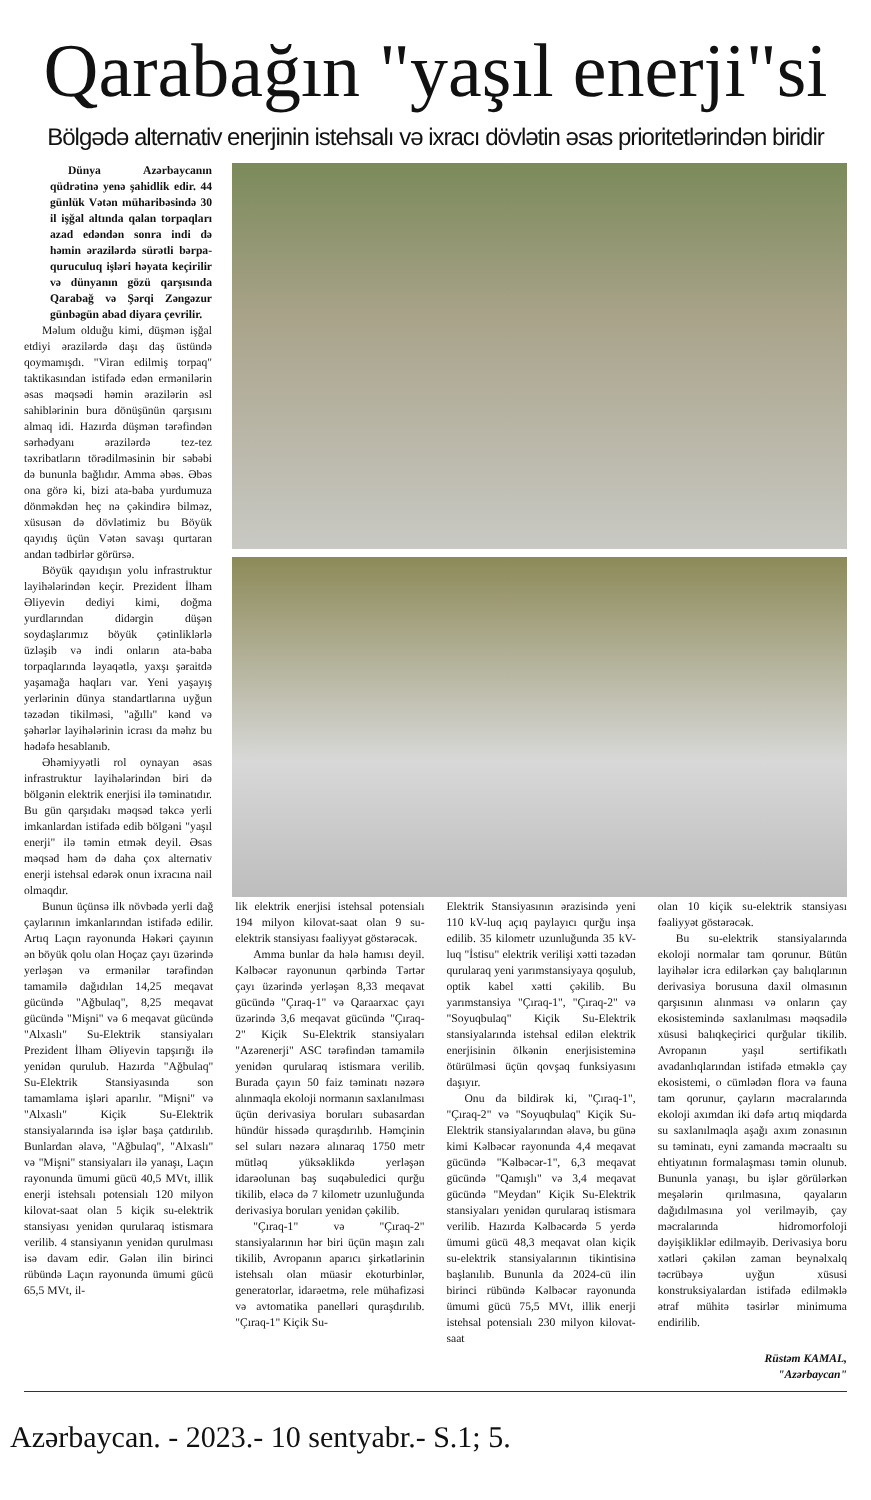Qarabağın "yaşıl enerji"si
Bölgədə alternativ enerjinin istehsalı və ixracı dövlətin əsas prioritetlərindən biridir
Dünya Azərbaycanın qüdrətinə yenə şahidlik edir. 44 günlük Vətən müharibəsində 30 il işğal altında qalan torpaqları azad edəndən sonra indi də həmin ərazilərdə sürətli bərpa-quruculuq işləri həyata keçirilir və dünyanın gözü qarşısında Qarabağ və Şərqi Zəngəzur günbəgün abad diyara çevrilir.
Məlum olduğu kimi, düşmən işğal etdiyi ərazilərdə daşı daş üstündə qoymamışdı. "Viran edilmiş torpaq" taktikasından istifadə edən ermənilərin əsas məqsədi həmin ərazilərin əsl sahiblərinin bura dönüşünün qarşısını almaq idi. Hazırda düşmən tərəfindən sərhədyanı ərazilərdə tez-tez təxribatların törədilməsinin bir səbəbi də bununla bağlıdır. Amma əbəs. Əbəs ona görə ki, bizi ata-baba yurdumuza dönməkdən heç nə çəkindirə bilməz, xüsusən də dövlətimiz bu Böyük qayıdış üçün Vətən savaşı qurtaran andan tədbirlər görürsə.
Böyük qayıdışın yolu infrastruktur layihələrindən keçir. Prezident İlham Əliyevin dediyi kimi, doğma yurdlarından didərgin düşən soydaşlarımız böyük çətinliklərlə üzləşib və indi onların ata-baba torpaqlarında ləyaqətlə, yaxşı şəraitdə yaşamağa haqları var. Yeni yaşayış yerlərinin dünya standartlarına uyğun təzədən tikilməsi, "ağıllı" kənd və şəhərlər layihələrinin icrası da məhz bu hədəfə hesablanıb.
Əhəmiyyətli rol oynayan əsas infrastruktur layihələrindən biri də bölgənin elektrik enerjisi ilə təminatıdır. Bu gün qarşıdakı məqsəd təkcə yerli imkanlardan istifadə edib bölgəni "yaşıl enerji" ilə təmin etmək deyil. Əsas məqsəd həm də daha çox alternativ enerji istehsal edərək onun ixracına nail olmaqdır.
Bunun üçünsə ilk növbədə yerli dağ çaylarının imkanlarından istifadə edilir. Artıq Laçın rayonunda Həkəri çayının ən böyük qolu olan Hoçaz çayı üzərində yerləşən və ermənilər tərəfindən tamamilə dağıdılan 14,25 meqavat gücündə "Ağbulaq", 8,25 meqavat gücündə "Mişni" və 6 meqavat gücündə "Alxaslı" Su-Elektrik stansiyaları Prezident İlham Əliyevin tapşırığı ilə yenidən qurulub. Hazırda "Ağbulaq" Su-Elektrik Stansiyasında son tamamlama işləri aparılır. "Mişni" və "Alxaslı" Kiçik Su-Elektrik stansiyalarında isə işlər başa çatdırılıb. Bunlardan əlavə, "Ağbulaq", "Alxaslı" və "Mişni" stansiyaları ilə yanaşı, Laçın rayonunda ümumi gücü 40,5 MVt, illik enerji istehsalı potensialı 120 milyon kilovat-saat olan 5 kiçik su-elektrik stansiyası yenidən qurularaq istismara verilib. 4 stansiyanın yenidən qurulması isə davam edir. Gələn ilin birinci rübündə Laçın rayonunda ümumi gücü 65,5 MVt, il-
lik elektrik enerjisi istehsal potensialı 194 milyon kilovat-saat olan 9 su-elektrik stansiyası fəaliyyət göstərəcək.
Amma bunlar da hələ hamısı deyil. Kəlbəcər rayonunun qərbində Tərtər çayı üzərində yerləşən 8,33 meqavat gücündə "Çıraq-1" və Qaraarxac çayı üzərində 3,6 meqavat gücündə "Çıraq-2" Kiçik Su-Elektrik stansiyaları "Azərenerji" ASC tərəfindən tamamilə yenidən qurularaq istismara verilib. Burada çayın 50 faiz təminatı nəzərə alınmaqla ekoloji normanın saxlanılması üçün derivasiya boruları subasardan hündür hissədə quraşdırılıb. Həmçinin sel suları nəzərə alınaraq 1750 metr mütləq yüksəklikdə yerləşən idarəolunan baş suqəbuledici qurğu tikilib, eləcə də 7 kilometr uzunluğunda derivasiya boruları yenidən çəkilib.
"Çıraq-1" və "Çıraq-2" stansiyalarının hər biri üçün maşın zalı tikilib, Avropanın aparıcı şirkətlərinin istehsalı olan müasir ekoturbinlər, generatorlar, idarəetmə, rele mühafizəsi və avtomatika panelləri quraşdırılıb. "Çıraq-1" Kiçik Su-
Elektrik Stansiyasının ərazisində yeni 110 kV-luq açıq paylayıcı qurğu inşa edilib. 35 kilometr uzunluğunda 35 kV-luq "İstisu" elektrik verilişi xətti təzədən qurularaq yeni yarımstansiyaya qoşulub, optik kabel xətti çəkilib. Bu yarımstansiya "Çıraq-1", "Çıraq-2" və "Soyuqbulaq" Kiçik Su-Elektrik stansiyalarında istehsal edilən elektrik enerjisinin ölkənin enerjisisteminə ötürülməsi üçün qovşaq funksiyasını daşıyır.
Onu da bildirək ki, "Çıraq-1", "Çıraq-2" və "Soyuqbulaq" Kiçik Su-Elektrik stansiyalarından əlavə, bu günə kimi Kəlbəcər rayonunda 4,4 meqavat gücündə "Kəlbəcər-1", 6,3 meqavat gücündə "Qamışlı" və 3,4 meqavat gücündə "Meydan" Kiçik Su-Elektrik stansiyaları yenidən qurularaq istismara verilib. Hazırda Kəlbəcərdə 5 yerdə ümumi gücü 48,3 meqavat olan kiçik su-elektrik stansiyalarının tikintisinə başlanılıb. Bununla da 2024-cü ilin birinci rübündə Kəlbəcər rayonunda ümumi gücü 75,5 MVt, illik enerji istehsal potensialı 230 milyon kilovat-saat
olan 10 kiçik su-elektrik stansiyası fəaliyyət göstərəcək.
Bu su-elektrik stansiyalarında ekoloji normalar tam qorunur. Bütün layihələr icra edilərkən çay balıqlarının derivasiya borusuna daxil olmasının qarşısının alınması və onların çay ekosistemində saxlanılması məqsədilə xüsusi balıqkeçirici qurğular tikilib. Avropanın yaşıl sertifikatlı avadanlıqlarından istifadə etməklə çay ekosistemi, o cümlədən flora və fauna tam qorunur, çayların məcralarında ekoloji axımdan iki dəfə artıq miqdarda su saxlanılmaqla aşağı axım zonasının su təminatı, eyni zamanda məcraaltı su ehtiyatının formalaşması təmin olunub. Bununla yanaşı, bu işlər görülərkən meşələrin qırılmasına, qayaların dağıdılmasına yol verilməyib, çay məcralarında hidromorfoloji dəyişikliklər edilməyib. Derivasiya boru xətləri çəkilən zaman beynəlxalq təcrübəyə uyğun xüsusi konstruksiyalardan istifadə edilməklə ətraf mühitə təsirlər minimuma endirilib.
Rüstəm KAMAL,
"Azərbaycan"
Azərbaycan. - 2023.- 10 sentyabr.- S.1; 5.